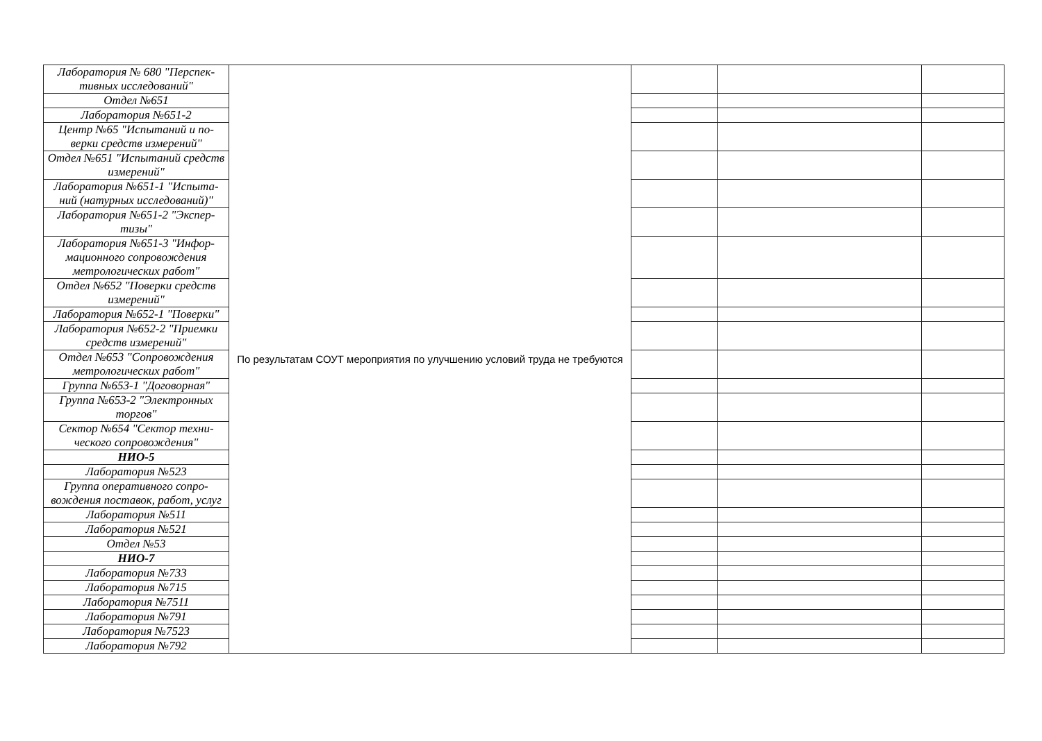| Лаборатория № 680 "Перспек-тивных исследований" | По результатам СОУТ мероприятия по улучшению условий труда не требуются | | | |
| Отдел №651 | | | | |
| Лаборатория №651-2 | | | | |
| Центр №65 "Испытаний и по-верки средств измерений" | | | | |
| Отдел №651 "Испытаний средств измерений" | | | | |
| Лаборатория №651-1 "Испыта-ний (натурных исследований)" | | | | |
| Лаборатория №651-2 "Экспер-тизы" | | | | |
| Лаборатория №651-3 "Инфор-мационного сопровождения метрологических работ" | | | | |
| Отдел №652 "Поверки средств измерений" | | | | |
| Лаборатория №652-1 "Поверки" | | | | |
| Лаборатория №652-2 "Приемки средств измерений" | | | | |
| Отдел №653 "Сопровождения метрологических работ" | | | | |
| Группа №653-1 "Договорная" | | | | |
| Группа №653-2 "Электронных торгов" | | | | |
| Сектор №654 "Сектор техни-ческого сопровождения" | | | | |
| НИО-5 | | | | |
| Лаборатория №523 | | | | |
| Группа оперативного сопро-вождения поставок, работ, услуг | | | | |
| Лаборатория №511 | | | | |
| Лаборатория №521 | | | | |
| Отдел №53 | | | | |
| НИО-7 | | | | |
| Лаборатория №733 | | | | |
| Лаборатория №715 | | | | |
| Лаборатория №7511 | | | | |
| Лаборатория №791 | | | | |
| Лаборатория №7523 | | | | |
| Лаборатория №792 | | | | |